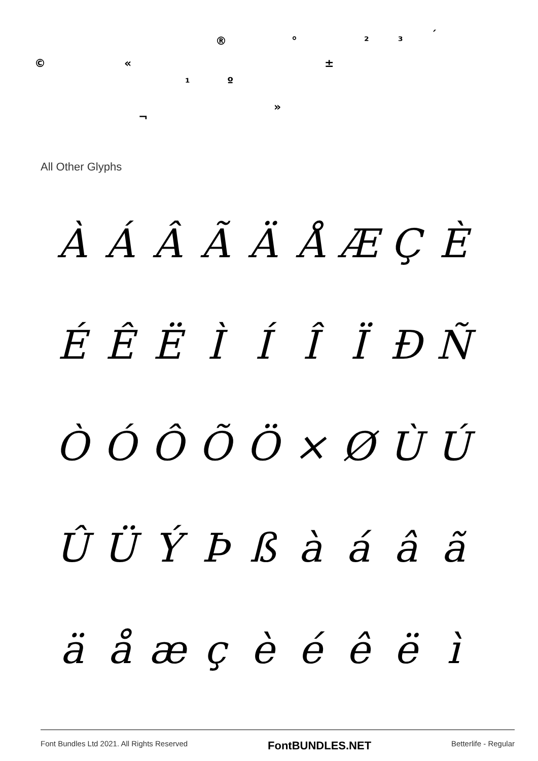® ° ² ³ ´
© « ±
¹ º
»
¬
All Other Glyphs
ÀÁÂÃÄÅÆÇÈ
ÉÊËÌÍÎÏÐÑ
ÒÓÔÕÖ × ØÙÚ
ÛÜÝÞßàáâã
äåæçèéêëì
Font Bundles Ltd 2021. All Rights Reserved FontBUNDLES.NET Betterlife - Regular